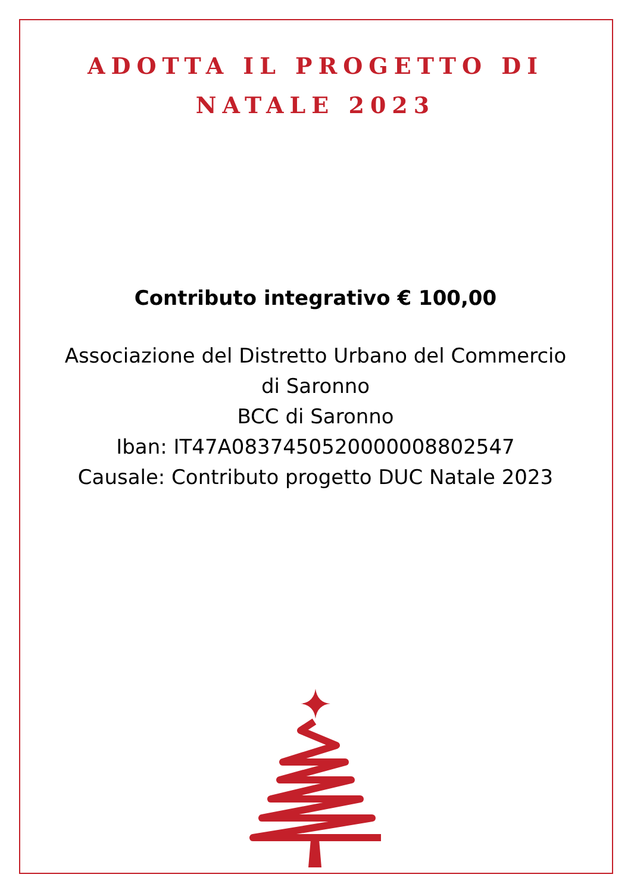ADOTTA IL PROGETTO DI
NATALE 2023
Contributo integrativo € 100,00
Associazione del Distretto Urbano del Commercio
di Saronno
BCC di Saronno
Iban: IT47A0837450520000008802547
Causale: Contributo progetto DUC Natale 2023